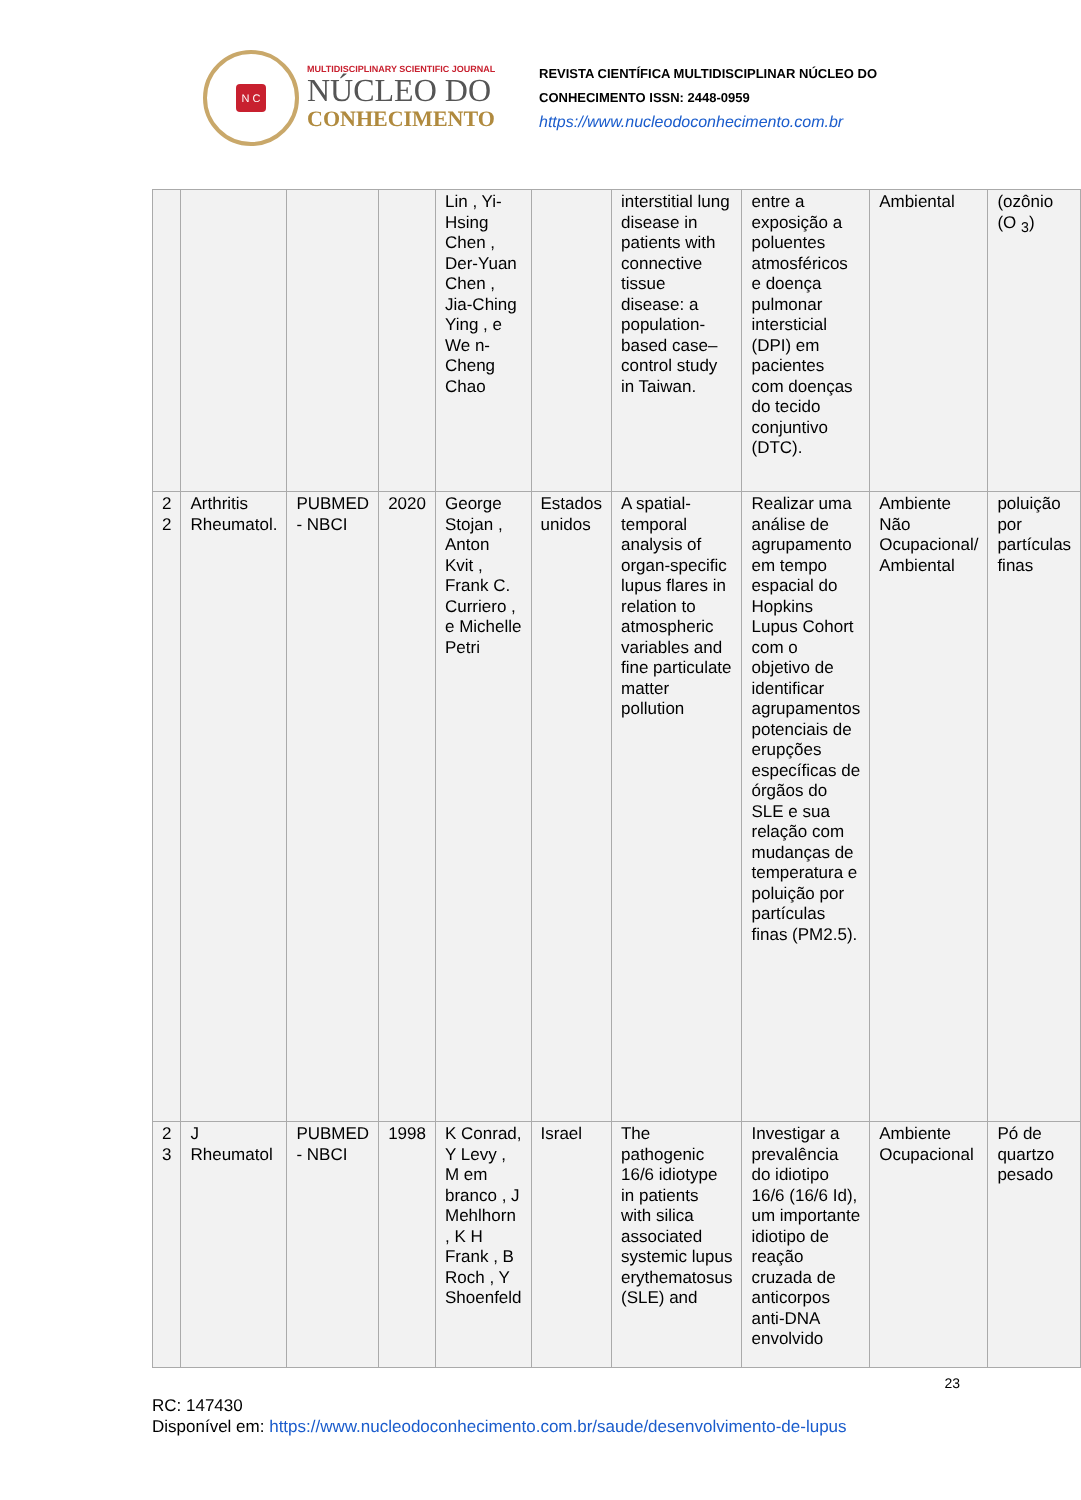N C
MULTIDISCIPLINARY SCIENTIFIC JOURNAL
NÚCLEO DO
CONHECIMENTO
REVISTA CIENTÍFICA MULTIDISCIPLINAR NÚCLEO DO
CONHECIMENTO ISSN: 2448-0959
https://www.nucleodoconhecimento.com.br
| | | | | Lin , Yi-Hsing Chen , Der-Yuan Chen , Jia-Ching Ying , e We n-Cheng Chao | | interstitial lung disease in patients with connective tissue disease: a population-based case–control study in Taiwan. | entre a exposição a poluentes atmosféricos e doença pulmonar intersticial (DPI) em pacientes com doenças do tecido conjuntivo (DTC). | Ambiental | (ozônio (O <sub>3</sub>) |
| 2 2 | Arthritis Rheumatol. | PUBMED - NBCI | 2020 | George Stojan , Anton Kvit , Frank C. Curriero , e Michelle Petri | Estados unidos | A spatial-temporal analysis of organ-specific lupus flares in relation to atmospheric variables and fine particulate matter pollution | Realizar uma análise de agrupamento em tempo espacial do Hopkins Lupus Cohort com o objetivo de identificar agrupamentos potenciais de erupções específicas de órgãos do SLE e sua relação com mudanças de temperatura e poluição por partículas finas (PM2.5). | Ambiente Não Ocupacional/ Ambiental | poluição por partículas finas |
| 2 3 | J Rheumatol | PUBMED - NBCI | 1998 | K Conrad, Y Levy , M em branco , J Mehlhorn , K H Frank , B Roch , Y Shoenfeld | Israel | The pathogenic 16/6 idiotype in patients with silica associated systemic lupus erythematosus (SLE) and | Investigar a prevalência do idiotipo 16/6 (16/6 Id), um importante idiotipo de reação cruzada de anticorpos anti-DNA envolvido | Ambiente Ocupacional | Pó de quartzo pesado |
23
RC: 147430
Disponível em: https://www.nucleodoconhecimento.com.br/saude/desenvolvimento-de-lupus